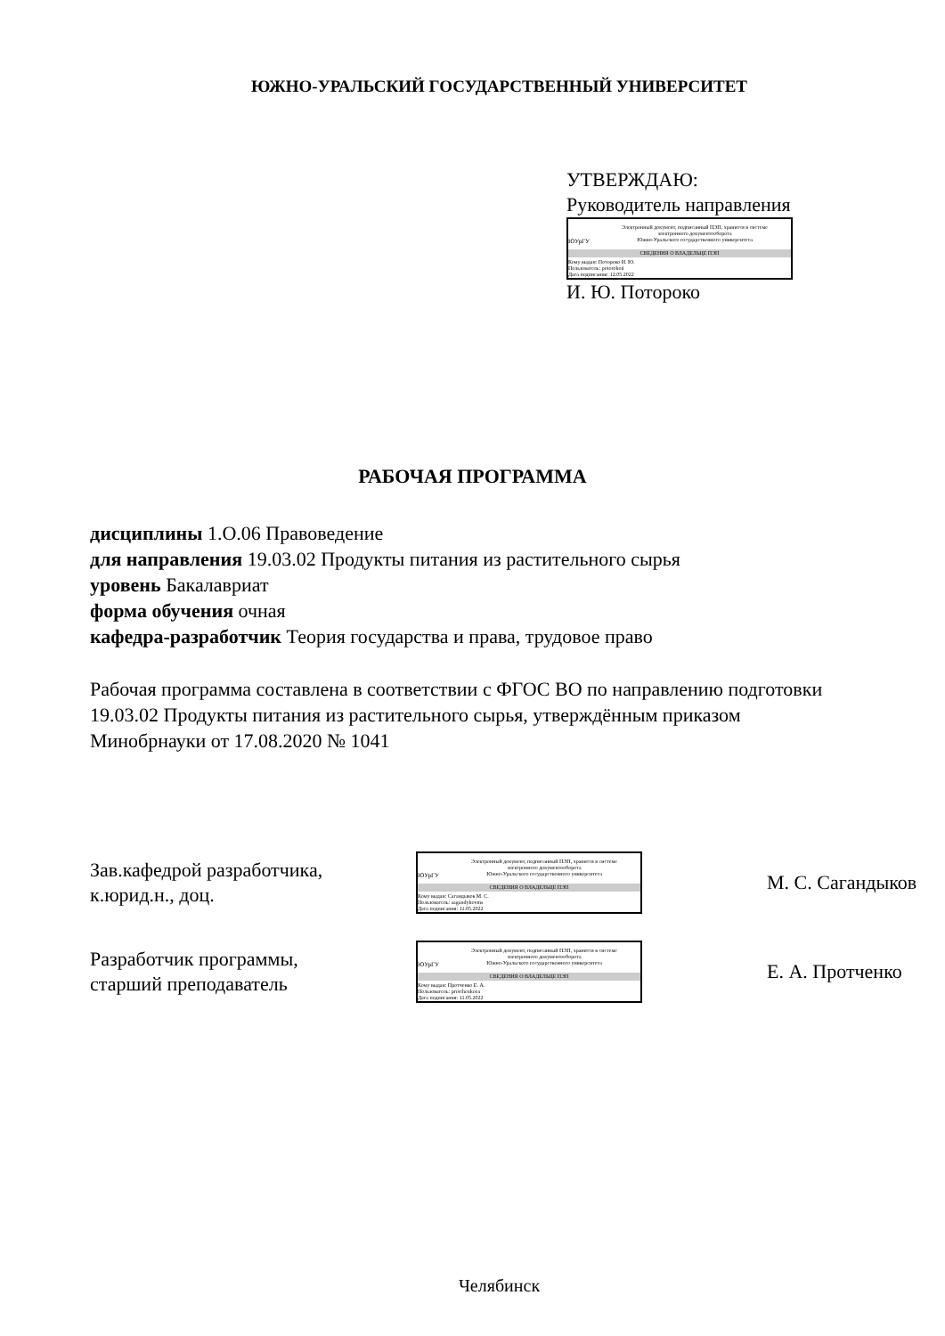ЮЖНО-УРАЛЬСКИЙ ГОСУДАРСТВЕННЫЙ УНИВЕРСИТЕТ
УТВЕРЖДАЮ:
Руководитель направления
ЮУрГУ
Электронный документ, подписанный ПЭП, хранится в системе
электронного документооборота
Южно-Уральского государственного университета
СВЕДЕНИЯ О ВЛАДЕЛЬЦЕ ПЭП
Кому выдан: Потороко И. Ю.
Пользователь: potorokoii
Дата подписания: 12.05.2022
И. Ю. Потороко
РАБОЧАЯ ПРОГРАММА
дисциплины 1.О.06 Правоведение
для направления 19.03.02 Продукты питания из растительного сырья
уровень Бакалавриат
форма обучения очная
кафедра-разработчик Теория государства и права, трудовое право
Рабочая программа составлена в соответствии с ФГОС ВО по направлению подготовки 19.03.02 Продукты питания из растительного сырья, утверждённым приказом Минобрнауки от 17.08.2020 № 1041
Зав.кафедрой разработчика,
к.юрид.н., доц.
ЮУрГУ
Электронный документ, подписанный ПЭП, хранится в системе
электронного документооборота
Южно-Уральского государственного университета
СВЕДЕНИЯ О ВЛАДЕЛЬЦЕ ПЭП
Кому выдан: Сагандыков М. С.
Пользователь: sagandykovms
Дата подписания: 11.05.2022
М. С. Сагандыков
Разработчик программы,
старший преподаватель
ЮУрГУ
Электронный документ, подписанный ПЭП, хранится в системе
электронного документооборота
Южно-Уральского государственного университета
СВЕДЕНИЯ О ВЛАДЕЛЬЦЕ ПЭП
Кому выдан: Протченко Е. А.
Пользователь: protchenkoea
Дата подписания: 11.05.2022
Е. А. Протченко
Челябинск